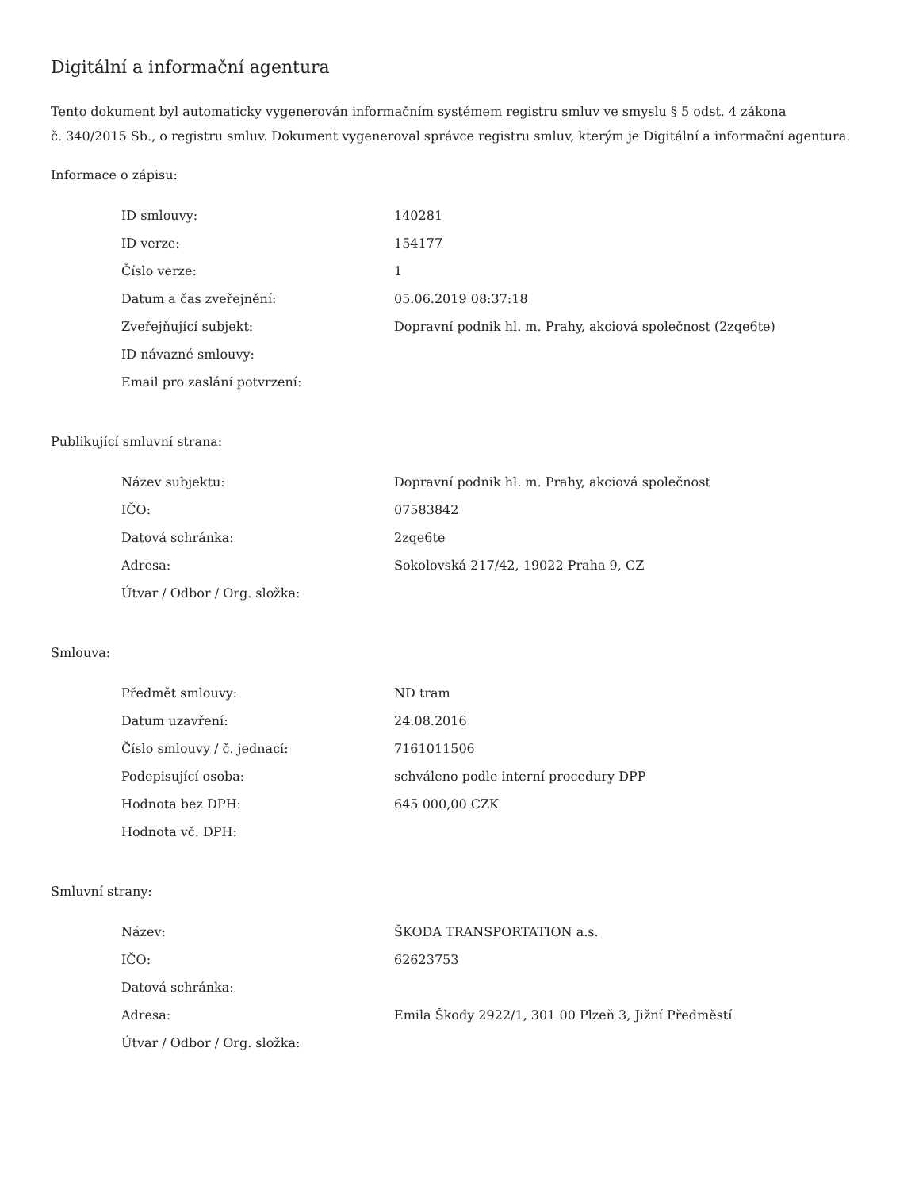Digitální a informační agentura
Tento dokument byl automaticky vygenerován informačním systémem registru smluv ve smyslu § 5 odst. 4 zákona
č. 340/2015 Sb., o registru smluv. Dokument vygeneroval správce registru smluv, kterým je Digitální a informační agentura.
Informace o zápisu:
| ID smlouvy: | 140281 |
| ID verze: | 154177 |
| Číslo verze: | 1 |
| Datum a čas zveřejnění: | 05.06.2019 08:37:18 |
| Zveřejňující subjekt: | Dopravní podnik hl. m. Prahy, akciová společnost (2zqe6te) |
| ID návazné smlouvy: | |
| Email pro zaslání potvrzení: | |
Publikující smluvní strana:
| Název subjektu: | Dopravní podnik hl. m. Prahy, akciová společnost |
| IČO: | 07583842 |
| Datová schránka: | 2zqe6te |
| Adresa: | Sokolovská 217/42, 19022 Praha 9, CZ |
| Útvar / Odbor / Org. složka: | |
Smlouva:
| Předmět smlouvy: | ND tram |
| Datum uzavření: | 24.08.2016 |
| Číslo smlouvy / č. jednací: | 7161011506 |
| Podepisující osoba: | schváleno podle interní procedury DPP |
| Hodnota bez DPH: | 645 000,00 CZK |
| Hodnota vč. DPH: | |
Smluvní strany:
| Název: | ŠKODA TRANSPORTATION a.s. |
| IČO: | 62623753 |
| Datová schránka: | |
| Adresa: | Emila Škody 2922/1, 301 00 Plzeň 3, Jižní Předměstí |
| Útvar / Odbor / Org. složka: | |